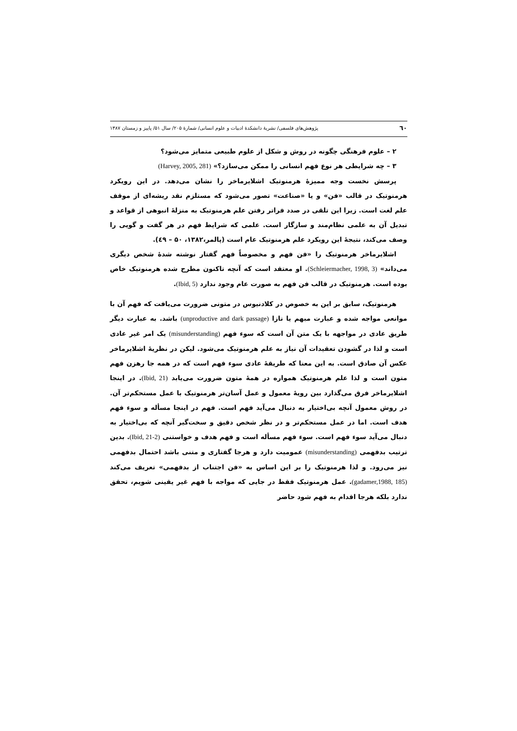٦٠ پژوهش‌های فلسفی/ نشریهٔ دانشکدهٔ ادبیات و علوم انسانی/ شمارهٔ ۲۰۵/ سال ۵۱/ پاییز و زمستان ۱۳۸۷
۲ – علوم فرهنگی چگونه در روش و شکل از علوم طبیعی متمایز می‌شود؟
۳ – چه شرایطی هر نوع فهم انسانی را ممکن می‌سازد؟» (Harvey, 2005, 281)
پرسش نخست وجه ممیزهٔ هرمنوتیک اشلایرماخر را نشان می‌دهد. در این رویکرد هرمنوتیک در قالب «فن» و یا «صناعت» تصور می‌شود که مستلزم نقد ریشه‌ای از موقف علم لغت است. زیرا این تلقی در صدد فراتر رفتن علم هرمنوتیک به منزلهٔ انبوهی از قواعد و تبدیل آن به علمی نظام‌مند و سازگار است. علمی که شرایط فهم در هر گفت و گویی را وصف می‌کند، نتیجهٔ این رویکرد علم هرمنوتیک عام است (پالمر،۱۳۸۲، ۵۰ – ٤۹).
اشلایرماخر هرمنوتیک را «فن فهم و مخصوصاً فهم گفتار نوشته شدهٔ شخص دیگری می‌داند» (Schleiermacher, 1998, 3). او معتقد است که آنچه تاکنون مطرح شده هرمنوتیک خاص بوده است. هرمنوتیک در قالب فن فهم به صورت عام وجود ندارد (Ibid, 5).
هرمنوتیک، سابق بر این به خصوص در کلادنیوس در متونی ضرورت می‌یافت که فهم آن با موانعی مواجه شده و عبارت مبهم یا نازا (unproductive and dark passage) باشد. به عبارت دیگر طریق عادی در مواجهه با یک متن آن است که سوء فهم (misunderstanding) یک امر غیر عادی است و لذا در گشودن تعقیدات آن نیاز به علم هرمنوتیک می‌شود. لیکن در نظریهٔ اشلایرماخر عکس آن صادق است. به این معنا که طریقهٔ عادی سوء فهم است که در همه جا رهزن فهم متون است و لذا علم هرمنوتیک همواره در همهٔ متون ضرورت می‌یابد (Ibid, 21). در اینجا اشلایرماخر فرق می‌گذارد بین رویهٔ معمول و عمل آسان‌تر هرمنوتیک با عمل مستحکم‌تر آن. در روش معمول آنچه بی‌اختیار به دنبال می‌آید فهم است. فهم در اینجا مسأله و سوء فهم هدف است. اما در عمل مستحکم‌تر و در نظر شخص دقیق و سخت‌گیر آنچه که بی‌اختیار به دنبال می‌آید سوء فهم است. سوء فهم مسأله است و فهم هدف و خواستنی (Ibid, 21-2). بدین ترتیب بدفهمی (misunderstanding) عمومیت دارد و هرجا گفتاری و متنی باشد احتمال بدفهمی نیز می‌رود. و لذا هرمنوتیک را بر این اساس به «فن اجتناب از بدفهمی» تعریف می‌کند (gadamer,1988, 185). عمل هرمنوتیک فقط در جایی که مواجه با فهم غیر یقینی شویم، تحقق ندارد بلکه هرجا اقدام به فهم شود حاضر